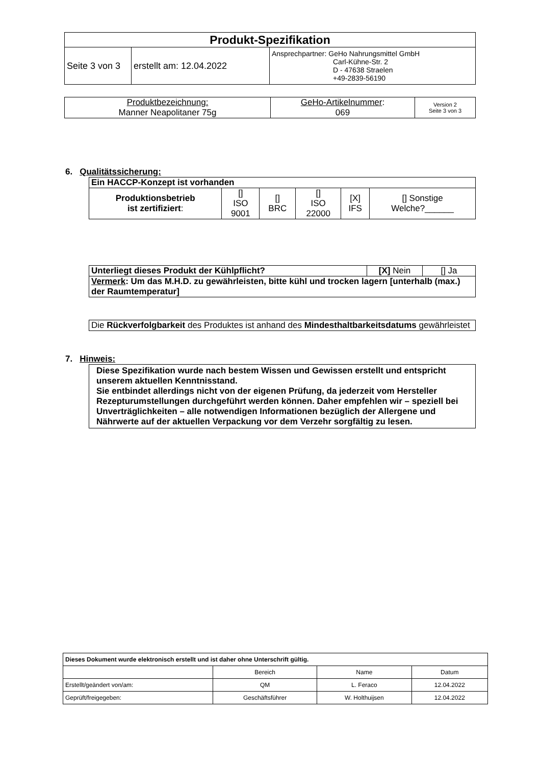| Produkt-Spezifikation | | |
| --- | --- | --- |
| Seite 3 von 3 | erstellt am: 12.04.2022 | Ansprechpartner: GeHo Nahrungsmittel GmbH Carl-Kühne-Str. 2 D - 47638 Straelen +49-2839-56190 |
| Produktbezeichnung: Manner Neapolitaner 75g | GeHo-Artikelnummer : 069 | Version 2 Seite 3 von 3 |
6. Qualitätssicherung:
| Ein HACCP-Konzept ist vorhanden | | | | | |
| --- | --- | --- | --- | --- | --- |
| Produktionsbetrieb ist zertifiziert : | [] ISO 9001 | [] BRC | [] ISO 22000 | [X] IFS | [] Sonstige Welche?______ |
| Unterliegt dieses Produkt der Kühlpflicht? | [X] Nein | [] Ja |
| Vermerk : Um das M.H.D. zu gewährleisten, bitte kühl und trocken lagern [unterhalb (max.) der Raumtemperatur] | | |
| Die Rückverfolgbarkeit des Produktes ist anhand des Mindesthaltbarkeitsdatums gewährleistet |
7. Hinweis:
| Diese Spezifikation wurde nach bestem Wissen und Gewissen erstellt und entspricht unserem aktuellen Kenntnisstand. Sie entbindet allerdings nicht von der eigenen Prüfung, da jederzeit vom Hersteller Rezepturumstellungen durchgeführt werden können. Daher empfehlen wir – speziell bei Unverträglichkeiten – alle notwendigen Informationen bezüglich der Allergene und Nährwerte auf der aktuellen Verpackung vor dem Verzehr sorgfältig zu lesen. |
| Dieses Dokument wurde elektronisch erstellt und ist daher ohne Unterschrift gültig. | | | |
| | Bereich | Name | Datum |
| Erstellt/geändert von/am: | QM | L. Feraco | 12.04.2022 |
| Geprüft/freigegeben: | Geschäftsführer | W. Holthuijsen | 12.04.2022 |